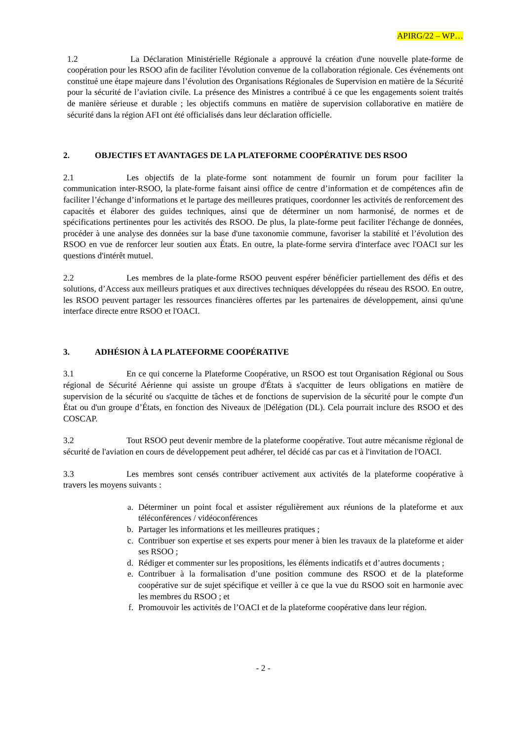APIRG/22 – WP…
1.2 La Déclaration Ministérielle Régionale a approuvé la création d'une nouvelle plate-forme de coopération pour les RSOO afin de faciliter l'évolution convenue de la collaboration régionale. Ces événements ont constitué une étape majeure dans l’évolution des Organisations Régionales de Supervision en matière de la Sécurité pour la sécurité de l’aviation civile. La présence des Ministres a contribué à ce que les engagements soient traités de manière sérieuse et durable ; les objectifs communs en matière de supervision collaborative en matière de sécurité dans la région AFI ont été officialisés dans leur déclaration officielle.
2. OBJECTIFS ET AVANTAGES DE LA PLATEFORME COOPÉRATIVE DES RSOO
2.1 Les objectifs de la plate-forme sont notamment de fournir un forum pour faciliter la communication inter-RSOO, la plate-forme faisant ainsi office de centre d’information et de compétences afin de faciliter l’échange d’informations et le partage des meilleures pratiques, coordonner les activités de renforcement des capacités et élaborer des guides techniques, ainsi que de déterminer un nom harmonisé, de normes et de spécifications pertinentes pour les activités des RSOO. De plus, la plate-forme peut faciliter l'échange de données, procéder à une analyse des données sur la base d'une taxonomie commune, favoriser la stabilité et l’évolution des RSOO en vue de renforcer leur soutien aux États. En outre, la plate-forme servira d'interface avec l'OACI sur les questions d'intérêt mutuel.
2.2 Les membres de la plate-forme RSOO peuvent espérer bénéficier partiellement des défis et des solutions, d’Access aux meilleurs pratiques et aux directives techniques développées du réseau des RSOO. En outre, les RSOO peuvent partager les ressources financières offertes par les partenaires de développement, ainsi qu'une interface directe entre RSOO et l'OACI.
3. ADHÉSION À LA PLATEFORME COOPÉRATIVE
3.1 En ce qui concerne la Plateforme Coopérative, un RSOO est tout Organisation Régional ou Sous régional de Sécurité Aérienne qui assiste un groupe d'États à s'acquitter de leurs obligations en matière de supervision de la sécurité ou s'acquitte de tâches et de fonctions de supervision de la sécurité pour le compte d'un État ou d'un groupe d’États, en fonction des Niveaux de |Délégation (DL). Cela pourrait inclure des RSOO et des COSCAP.
3.2 Tout RSOO peut devenir membre de la plateforme coopérative. Tout autre mécanisme régional de sécurité de l'aviation en cours de développement peut adhérer, tel décidé cas par cas et à l'invitation de l'OACI.
3.3 Les membres sont censés contribuer activement aux activités de la plateforme coopérative à travers les moyens suivants :
a. Déterminer un point focal et assister régulièrement aux réunions de la plateforme et aux téléconférences / vidéoconférences
b. Partager les informations et les meilleures pratiques ;
c. Contribuer son expertise et ses experts pour mener à bien les travaux de la plateforme et aider ses RSOO ;
d. Rédiger et commenter sur les propositions, les éléments indicatifs et d’autres documents ;
e. Contribuer à la formalisation d’une position commune des RSOO et de la plateforme coopérative sur de sujet spécifique et veiller à ce que la vue du RSOO soit en harmonie avec les membres du RSOO ; et
f. Promouvoir les activités de l’OACI et de la plateforme coopérative dans leur région.
- 2 -